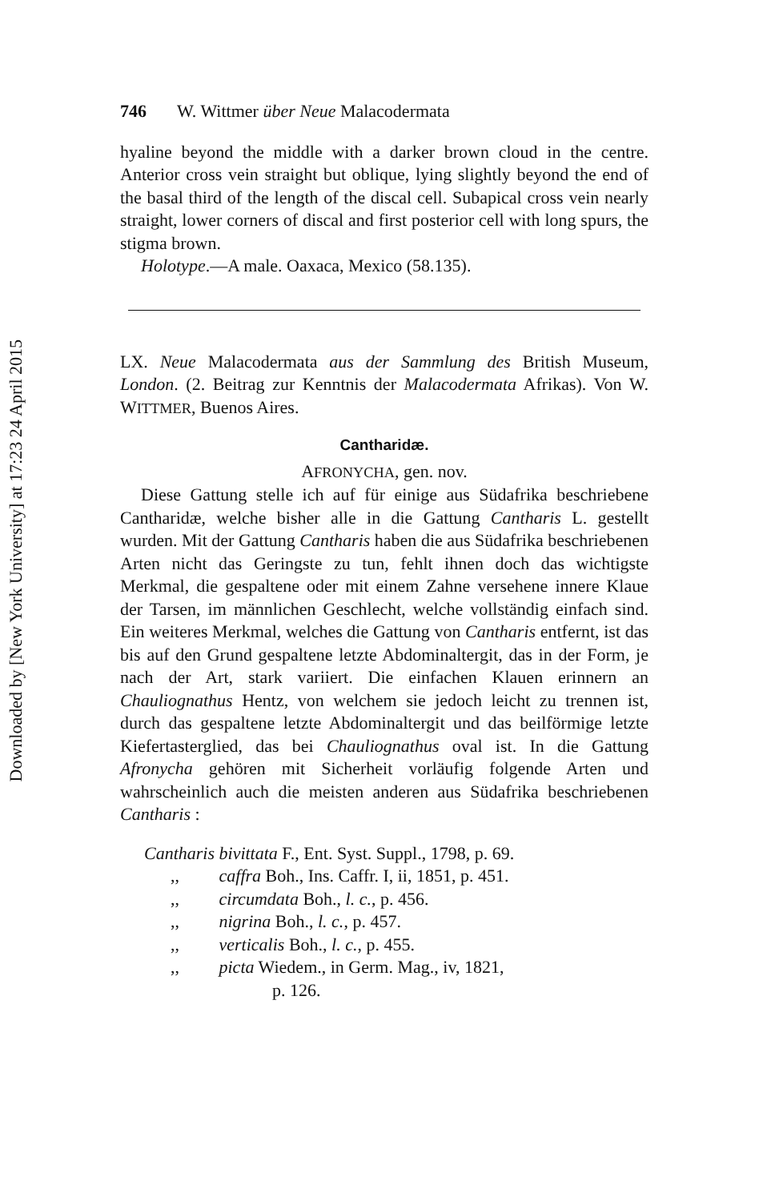Downloaded by [New York University] at 17:23 24 April 2015
746 W. Wittmer über Neue Malacodermata
hyaline beyond the middle with a darker brown cloud in the centre. Anterior cross vein straight but oblique, lying slightly beyond the end of the basal third of the length of the discal cell. Subapical cross vein nearly straight, lower corners of discal and first posterior cell with long spurs, the stigma brown.
Holotype.—A male. Oaxaca, Mexico (58.135).
LX. Neue Malacodermata aus der Sammlung des British Museum, London. (2. Beitrag zur Kenntnis der Malacodermata Afrikas). Von W. WITTMER, Buenos Aires.
Cantharidæ.
AFRONYCHA, gen. nov.
Diese Gattung stelle ich auf für einige aus Südafrika beschriebene Cantharidæ, welche bisher alle in die Gattung Cantharis L. gestellt wurden. Mit der Gattung Cantharis haben die aus Südafrika beschriebenen Arten nicht das Geringste zu tun, fehlt ihnen doch das wichtigste Merkmal, die gespaltene oder mit einem Zahne versehene innere Klaue der Tarsen, im männlichen Geschlecht, welche vollständig einfach sind. Ein weiteres Merkmal, welches die Gattung von Cantharis entfernt, ist das bis auf den Grund gespaltene letzte Abdominaltergit, das in der Form, je nach der Art, stark variiert. Die einfachen Klauen erinnern an Chauliognathus Hentz, von welchem sie jedoch leicht zu trennen ist, durch das gespaltene letzte Abdominaltergit und das beilförmige letzte Kiefertasterglied, das bei Chauliognathus oval ist. In die Gattung Afronycha gehören mit Sicherheit vorläufig folgende Arten und wahrscheinlich auch die meisten anderen aus Südafrika beschriebenen Cantharis :
Cantharis bivittata F., Ent. Syst. Suppl., 1798, p. 69.
,, caffra Boh., Ins. Caffr. I, ii, 1851, p. 451.
,, circumdata Boh., l. c., p. 456.
,, nigrina Boh., l. c., p. 457.
,, verticalis Boh., l. c., p. 455.
,, picta Wiedem., in Germ. Mag., iv, 1821,
p. 126.